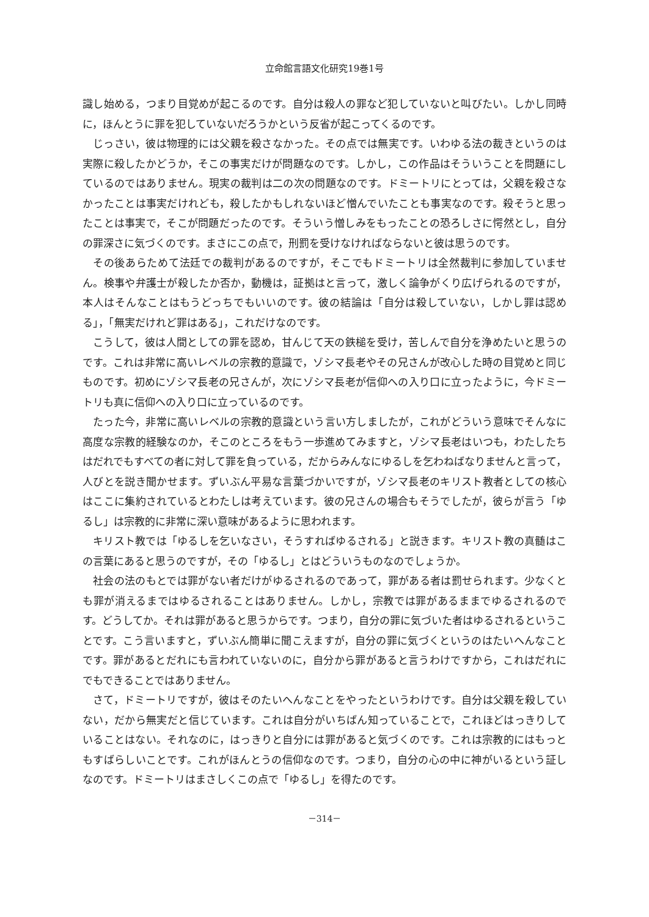立命館言語文化研究19巻1号
識し始める，つまり目覚めが起こるのです。自分は殺人の罪など犯していないと叫びたい。しかし同時に，ほんとうに罪を犯していないだろうかという反省が起こってくるのです。
じっさい，彼は物理的には父親を殺さなかった。その点では無実です。いわゆる法の裁きというのは実際に殺したかどうか，そこの事実だけが問題なのです。しかし，この作品はそういうことを問題にしているのではありません。現実の裁判は二の次の問題なのです。ドミートリにとっては，父親を殺さなかったことは事実だけれども，殺したかもしれないほど憎んでいたことも事実なのです。殺そうと思ったことは事実で，そこが問題だったのです。そういう憎しみをもったことの恐ろしさに愕然とし，自分の罪深さに気づくのです。まさにこの点で，刑罰を受けなければならないと彼は思うのです。
その後あらためて法廷での裁判があるのですが，そこでもドミートリは全然裁判に参加していません。検事や弁護士が殺したか否か，動機は，証拠はと言って，激しく論争がくり広げられるのですが，本人はそんなことはもうどっちでもいいのです。彼の結論は「自分は殺していない，しかし罪は認める」，「無実だけれど罪はある」，これだけなのです。
こうして，彼は人間としての罪を認め，甘んじて天の鉄槌を受け，苦しんで自分を浄めたいと思うのです。これは非常に高いレベルの宗教的意識で，ゾシマ長老やその兄さんが改心した時の目覚めと同じものです。初めにゾシマ長老の兄さんが，次にゾシマ長老が信仰への入り口に立ったように，今ドミートリも真に信仰への入り口に立っているのです。
たった今，非常に高いレベルの宗教的意識という言い方しましたが，これがどういう意味でそんなに高度な宗教的経験なのか，そこのところをもう一歩進めてみますと，ゾシマ長老はいつも，わたしたちはだれでもすべての者に対して罪を負っている，だからみんなにゆるしを乞わねばなりませんと言って，人びとを説き聞かせます。ずいぶん平易な言葉づかいですが，ゾシマ長老のキリスト教者としての核心はここに集約されているとわたしは考えています。彼の兄さんの場合もそうでしたが，彼らが言う「ゆるし」は宗教的に非常に深い意味があるように思われます。
キリスト教では「ゆるしを乞いなさい，そうすればゆるされる」と説きます。キリスト教の真髄はこの言葉にあると思うのですが，その「ゆるし」とはどういうものなのでしょうか。
社会の法のもとでは罪がない者だけがゆるされるのであって，罪がある者は罰せられます。少なくとも罪が消えるまではゆるされることはありません。しかし，宗教では罪があるままでゆるされるのです。どうしてか。それは罪があると思うからです。つまり，自分の罪に気づいた者はゆるされるということです。こう言いますと，ずいぶん簡単に聞こえますが，自分の罪に気づくというのはたいへんなことです。罪があるとだれにも言われていないのに，自分から罪があると言うわけですから，これはだれにでもできることではありません。
さて，ドミートリですが，彼はそのたいへんなことをやったというわけです。自分は父親を殺していない，だから無実だと信じています。これは自分がいちばん知っていることで，これほどはっきりしていることはない。それなのに，はっきりと自分には罪があると気づくのです。これは宗教的にはもっともすばらしいことです。これがほんとうの信仰なのです。つまり，自分の心の中に神がいるという証しなのです。ドミートリはまさしくこの点で「ゆるし」を得たのです。
－314－